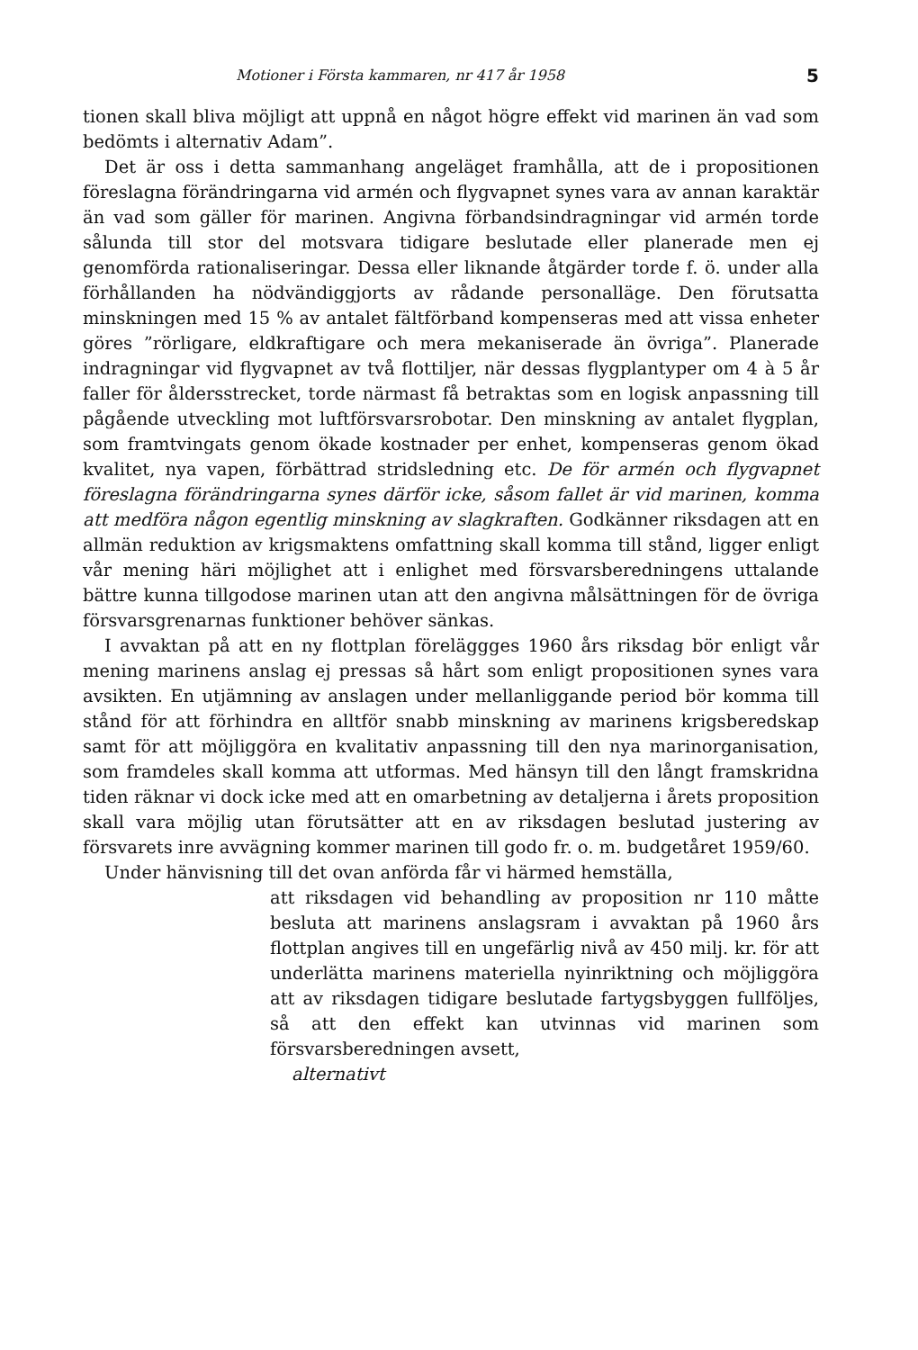Motioner i Första kammaren, nr 417 år 1958 5
tionen skall bliva möjligt att uppnå en något högre effekt vid marinen än vad som bedömts i alternativ Adam”.
Det är oss i detta sammanhang angeläget framhålla, att de i propositionen föreslagna förändringarna vid armén och flygvapnet synes vara av annan karaktär än vad som gäller för marinen. Angivna förbandsindragningar vid armén torde sålunda till stor del motsvara tidigare beslutade eller planerade men ej genomförda rationaliseringar. Dessa eller liknande åtgärder torde f. ö. under alla förhållanden ha nödvändiggjorts av rådande personalläge. Den förutsatta minskningen med 15 % av antalet fältförband kompenseras med att vissa enheter göres ”rörligare, eldkraftigare och mera mekaniserade än övriga”. Planerade indragningar vid flygvapnet av två flottiljer, när dessas flygplantyper om 4 à 5 år faller för åldersstrecket, torde närmast få betraktas som en logisk anpassning till pågående utveckling mot luftförsvarsrobotar. Den minskning av antalet flygplan, som framtvingats genom ökade kostnader per enhet, kompenseras genom ökad kvalitet, nya vapen, förbättrad stridsledning etc. De för armén och flygvapnet föreslagna förändringarna synes därför icke, såsom fallet är vid marinen, komma att medföra någon egentlig minskning av slagkraften. Godkänner riksdagen att en allmän reduktion av krigsmaktens omfattning skall komma till stånd, ligger enligt vår mening häri möjlighet att i enlighet med försvarsberedningens uttalande bättre kunna tillgodose marinen utan att den angivna målsättningen för de övriga försvarsgrenarnas funktioner behöver sänkas.
I avvaktan på att en ny flottplan föreläggges 1960 års riksdag bör enligt vår mening marinens anslag ej pressas så hårt som enligt propositionen synes vara avsikten. En utjämning av anslagen under mellanliggande period bör komma till stånd för att förhindra en alltför snabb minskning av marinens krigsberedskap samt för att möjliggöra en kvalitativ anpassning till den nya marinorganisation, som framdeles skall komma att utformas. Med hänsyn till den långt framskridna tiden räknar vi dock icke med att en omarbetning av detaljerna i årets proposition skall vara möjlig utan förutsätter att en av riksdagen beslutad justering av försvarets inre avvägning kommer marinen till godo fr. o. m. budgetåret 1959/60.
Under hänvisning till det ovan anförda får vi härmed hemställa,
att riksdagen vid behandling av proposition nr 110 måtte besluta att marinens anslagsram i avvaktan på 1960 års flottplan angives till en ungefärlig nivå av 450 milj. kr. för att underlätta marinens materiella nyinriktning och möjliggöra att av riksdagen tidigare beslutade fartygsbyggen fullföljes, så att den effekt kan utvinnas vid marinen som försvarsberedningen avsett,
alternativt